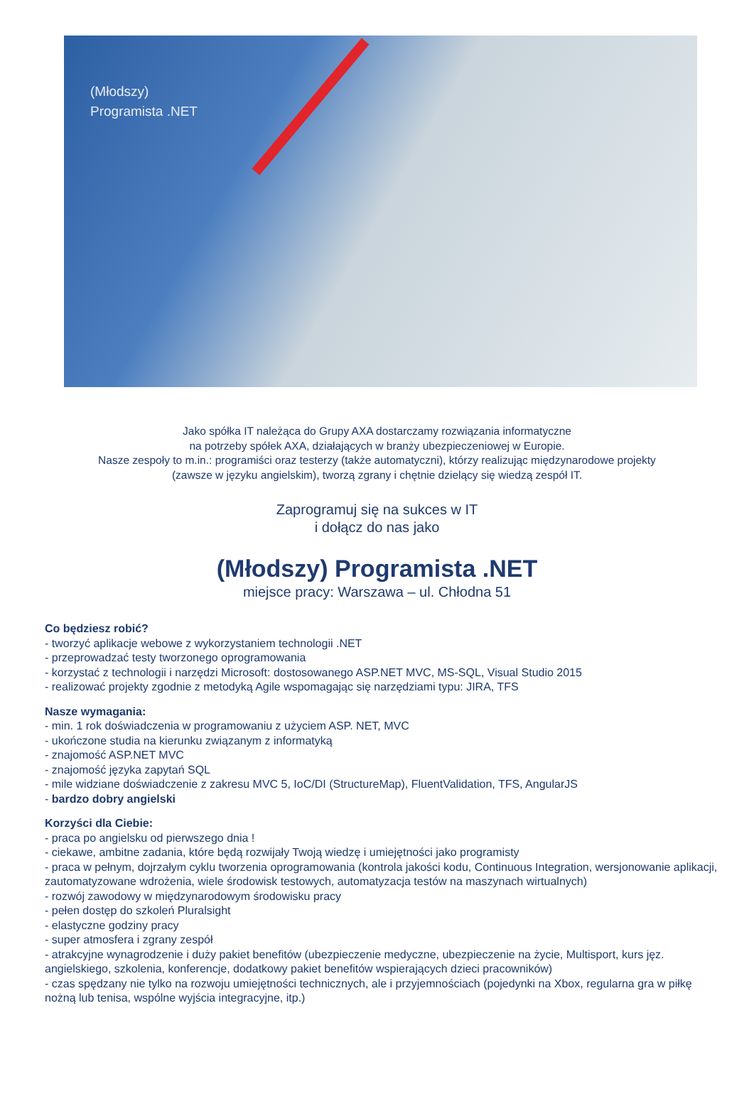(Młodszy)
Programista .NET
Jako spółka IT należąca do Grupy AXA dostarczamy rozwiązania informatyczne
na potrzeby spółek AXA, działających w branży ubezpieczeniowej w Europie.
Nasze zespoły to m.in.: programiści oraz testerzy (także automatyczni), którzy realizując międzynarodowe projekty
(zawsze w języku angielskim), tworzą zgrany i chętnie dzielący się wiedzą zespół IT.
Zaprogramuj się na sukces w IT
i dołącz do nas jako
(Młodszy) Programista .NET
miejsce pracy: Warszawa – ul. Chłodna 51
Co będziesz robić?
- tworzyć aplikacje webowe z wykorzystaniem technologii .NET
- przeprowadzać testy tworzonego oprogramowania
- korzystać z technologii i narzędzi Microsoft: dostosowanego ASP.NET MVC, MS-SQL, Visual Studio 2015
- realizować projekty zgodnie z metodyką Agile wspomagając się narzędziami typu: JIRA, TFS
Nasze wymagania:
- min. 1 rok doświadczenia w programowaniu z użyciem ASP. NET, MVC
- ukończone studia na kierunku związanym z informatyką
- znajomość ASP.NET MVC
- znajomość języka zapytań SQL
- mile widziane doświadczenie z zakresu MVC 5, IoC/DI (StructureMap), FluentValidation, TFS, AngularJS
- bardzo dobry angielski
Korzyści dla Ciebie:
- praca po angielsku od pierwszego dnia !
- ciekawe, ambitne zadania, które będą rozwijały Twoją wiedzę i umiejętności jako programisty
- praca w pełnym, dojrzałym cyklu tworzenia oprogramowania (kontrola jakości kodu, Continuous Integration, wersjonowanie aplikacji, zautomatyzowane wdrożenia, wiele środowisk testowych, automatyzacja testów na maszynach wirtualnych)
- rozwój zawodowy w międzynarodowym środowisku pracy
- pełen dostęp do szkoleń Pluralsight
- elastyczne godziny pracy
- super atmosfera i zgrany zespół
- atrakcyjne wynagrodzenie i duży pakiet benefitów (ubezpieczenie medyczne, ubezpieczenie na życie, Multisport, kurs jęz. angielskiego, szkolenia, konferencje, dodatkowy pakiet benefitów wspierających dzieci pracowników)
- czas spędzany nie tylko na rozwoju umiejętności technicznych, ale i przyjemnościach (pojedynki na Xbox, regularna gra w piłkę nożną lub tenisa, wspólne wyjścia integracyjne, itp.)